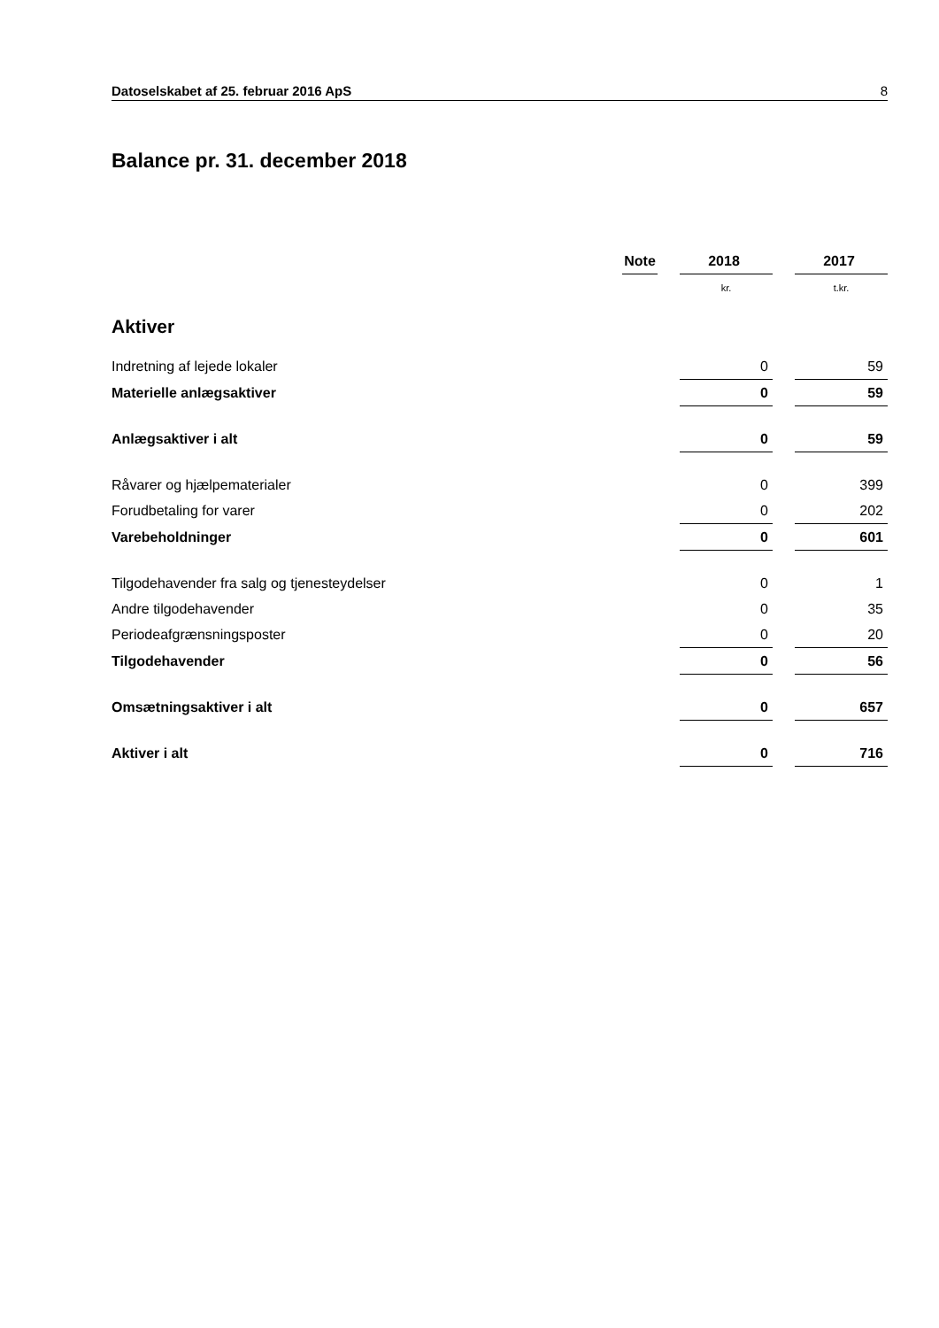Datoselskabet af 25. februar 2016 ApS 8
Balance pr. 31. december 2018
| | Note | | 2018 | | 2017 |
| --- | --- | --- | --- | --- | --- |
| | | | kr. | | t.kr. |
| Aktiver | | | | | |
| Indretning af lejede lokaler | | | 0 | | 59 |
| Materielle anlægsaktiver | | | 0 | | 59 |
| Anlægsaktiver i alt | | | 0 | | 59 |
| Råvarer og hjælpematerialer | | | 0 | | 399 |
| Forudbetaling for varer | | | 0 | | 202 |
| Varebeholdninger | | | 0 | | 601 |
| Tilgodehavender fra salg og tjenesteydelser | | | 0 | | 1 |
| Andre tilgodehavender | | | 0 | | 35 |
| Periodeafgrænsningsposter | | | 0 | | 20 |
| Tilgodehavender | | | 0 | | 56 |
| Omsætningsaktiver i alt | | | 0 | | 657 |
| Aktiver i alt | | | 0 | | 716 |